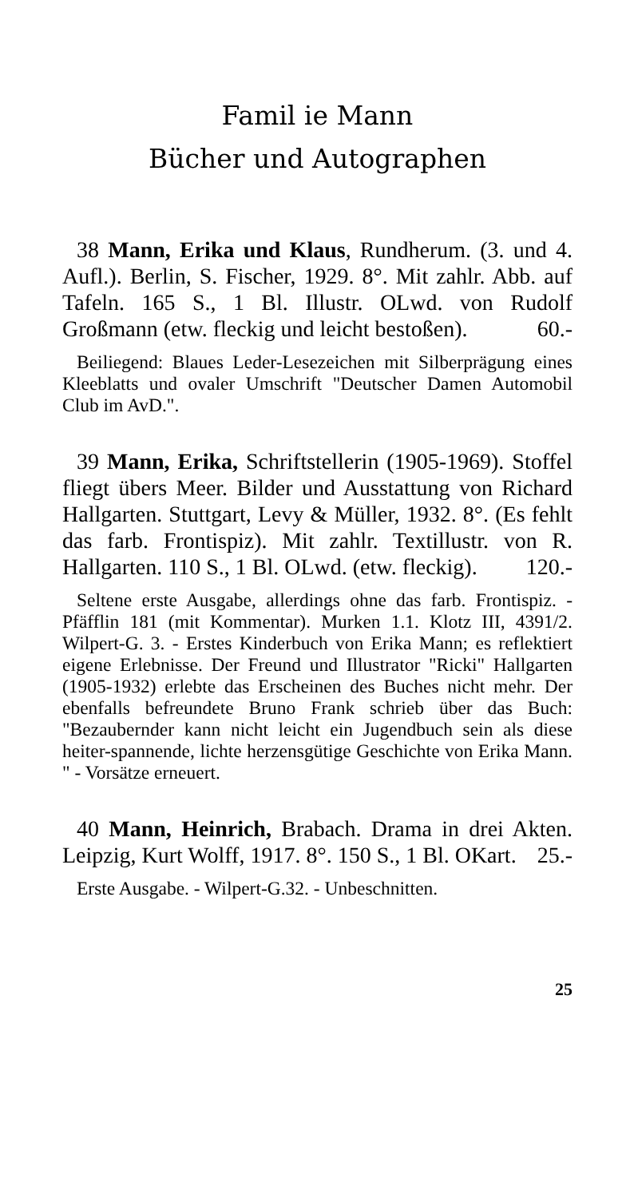Famil ie Mann
Bücher und Autographen
38 Mann, Erika und Klaus, Rundherum. (3. und 4. Aufl.). Berlin, S. Fischer, 1929. 8°. Mit zahlr. Abb. auf Tafeln. 165 S., 1 Bl. Illustr. OLwd. von Rudolf Großmann (etw. fleckig und leicht bestoßen). 60.-
Beiliegend: Blaues Leder-Lesezeichen mit Silberprägung eines Kleeblatts und ovaler Umschrift "Deutscher Damen Automobil Club im AvD.".
39 Mann, Erika, Schriftstellerin (1905-1969). Stoffel fliegt übers Meer. Bilder und Ausstattung von Richard Hallgarten. Stuttgart, Levy & Müller, 1932. 8°. (Es fehlt das farb. Frontispiz). Mit zahlr. Textillustr. von R. Hallgarten. 110 S., 1 Bl. OLwd. (etw. fleckig). 120.-
Seltene erste Ausgabe, allerdings ohne das farb. Frontispiz. - Pfäfflin 181 (mit Kommentar). Murken 1.1. Klotz III, 4391/2. Wilpert-G. 3. - Erstes Kinderbuch von Erika Mann; es reflektiert eigene Erlebnisse. Der Freund und Illustrator "Ricki" Hallgarten (1905-1932) erlebte das Erscheinen des Buches nicht mehr. Der ebenfalls befreundete Bruno Frank schrieb über das Buch: "Bezaubernder kann nicht leicht ein Jugendbuch sein als diese heiter-spannende, lichte herzensgütige Geschichte von Erika Mann. " - Vorsätze erneuert.
40 Mann, Heinrich, Brabach. Drama in drei Akten. Leipzig, Kurt Wolff, 1917. 8°. 150 S., 1 Bl. OKart. 25.-
Erste Ausgabe. - Wilpert-G.32. - Unbeschnitten.
25